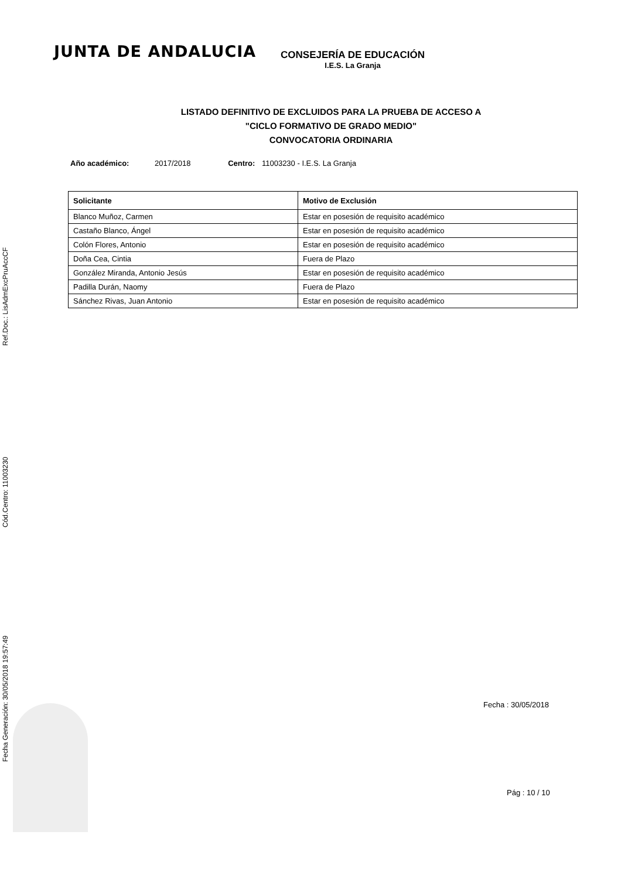Ref.Doc.: LisAdmExcPruAccCF
Cód.Centro: 11003230
Fecha Generación: 30/05/2018 19:57:49
JUNTA DE ANDALUCIA
CONSEJERÍA DE EDUCACIÓN
I.E.S. La Granja
LISTADO DEFINITIVO DE EXCLUIDOS PARA LA PRUEBA DE ACCESO A
"CICLO FORMATIVO DE GRADO MEDIO"
CONVOCATORIA ORDINARIA
Año académico: 2017/2018 Centro: 11003230 - I.E.S. La Granja
| Solicitante | Motivo de Exclusión |
| --- | --- |
| Blanco Muñoz, Carmen | Estar en posesión de requisito académico |
| Castaño Blanco, Ángel | Estar en posesión de requisito académico |
| Colón Flores, Antonio | Estar en posesión de requisito académico |
| Doña Cea, Cintia | Fuera de Plazo |
| González Miranda, Antonio Jesús | Estar en posesión de requisito académico |
| Padilla Durán, Naomy | Fuera de Plazo |
| Sánchez Rivas, Juan Antonio | Estar en posesión de requisito académico |
Fecha : 30/05/2018
Pág : 10 / 10